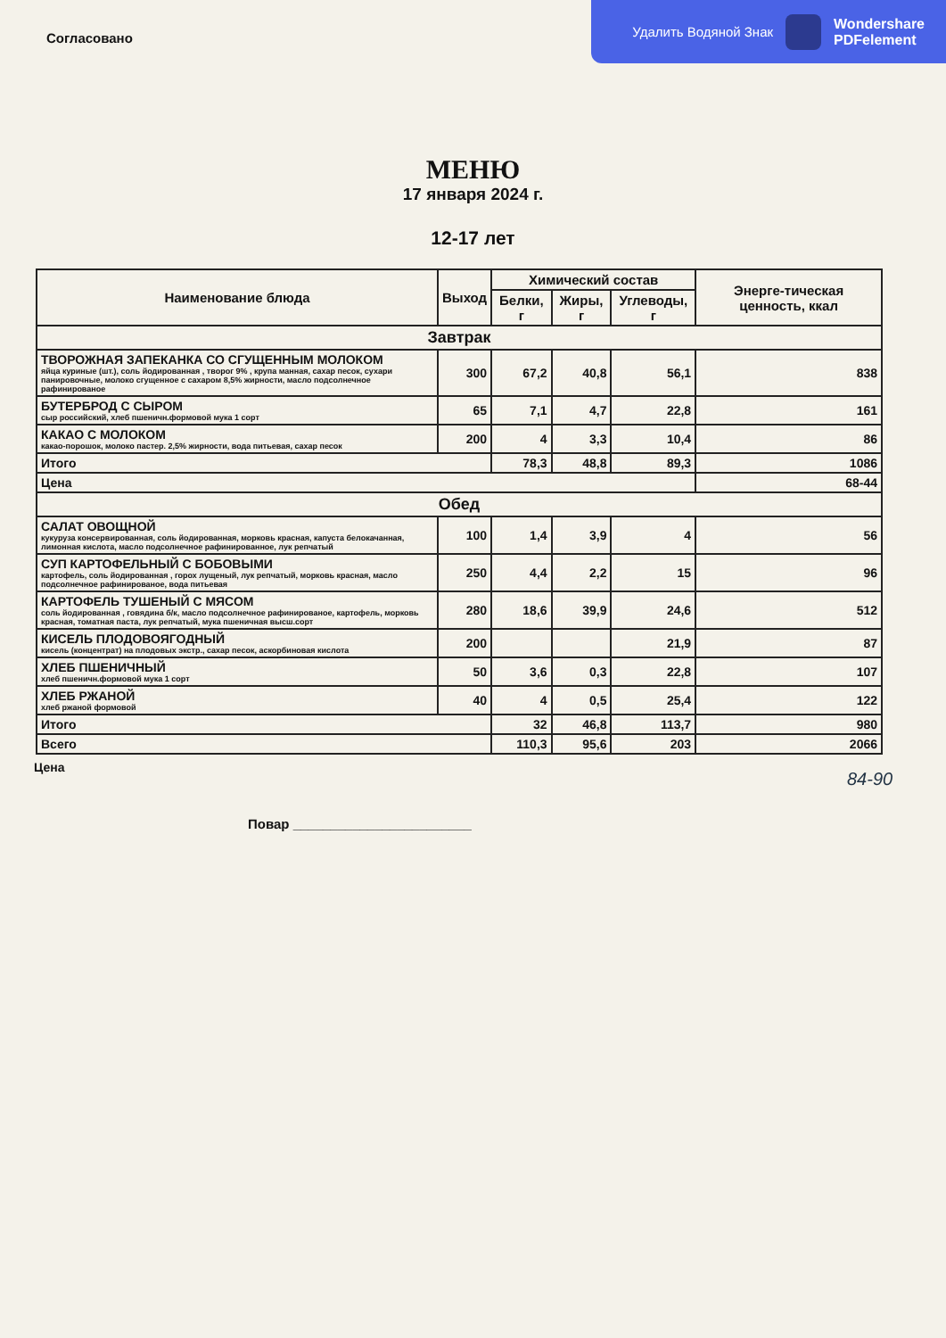Удалить Водяной Знак
Wondershare
PDFelement
Согласовано
МЕНЮ
17 января 2024 г.
12-17 лет
| Наименование блюда | Выход | Химический состав | | | Энерге-тическая ценность, ккал |
| --- | --- | --- | --- | --- | --- |
| | | Белки, г | Жиры, г | Углеводы, г | |
| Завтрак | | | | | |
| ТВОРОЖНАЯ ЗАПЕКАНКА СО СГУЩЕННЫМ МОЛОКОМ яйца куриные (шт.), соль йодированная , творог 9% , крупа манная, сахар песок, сухари панировочные, молоко сгущенное с сахаром 8,5% жирности, масло подсолнечное рафинированое | 300 | 67,2 | 40,8 | 56,1 | 838 |
| БУТЕРБРОД С СЫРОМ сыр российский, хлеб пшеничн.формовой мука 1 сорт | 65 | 7,1 | 4,7 | 22,8 | 161 |
| КАКАО С МОЛОКОМ какао-порошок, молоко пастер. 2,5% жирности, вода питьевая, сахар песок | 200 | 4 | 3,3 | 10,4 | 86 |
| Итого | | 78,3 | 48,8 | 89,3 | 1086 |
| Цена | | | | | 68-44 |
| Обед | | | | | |
| САЛАТ ОВОЩНОЙ кукуруза консервированная, соль йодированная, морковь красная, капуста белокачанная, лимонная кислота, масло подсолнечное рафинированное, лук репчатый | 100 | 1,4 | 3,9 | 4 | 56 |
| СУП КАРТОФЕЛЬНЫЙ С БОБОВЫМИ картофель, соль йодированная , горох лущеный, лук репчатый, морковь красная, масло подсолнечное рафинированое, вода питьевая | 250 | 4,4 | 2,2 | 15 | 96 |
| КАРТОФЕЛЬ ТУШЕНЫЙ С МЯСОМ соль йодированная , говядина б/к, масло подсолнечное рафинированое, картофель, морковь красная, томатная паста, лук репчатый, мука пшеничная высш.сорт | 280 | 18,6 | 39,9 | 24,6 | 512 |
| КИСЕЛЬ ПЛОДОВОЯГОДНЫЙ кисель (концентрат) на плодовых экстр., сахар песок, аскорбиновая кислота | 200 | | | 21,9 | 87 |
| ХЛЕБ ПШЕНИЧНЫЙ хлеб пшеничн.формовой мука 1 сорт | 50 | 3,6 | 0,3 | 22,8 | 107 |
| ХЛЕБ РЖАНОЙ хлеб ржаной формовой | 40 | 4 | 0,5 | 25,4 | 122 |
| Итого | | 32 | 46,8 | 113,7 | 980 |
| Всего | | 110,3 | 95,6 | 203 | 2066 |
Цена
84-90
Повар ________________________